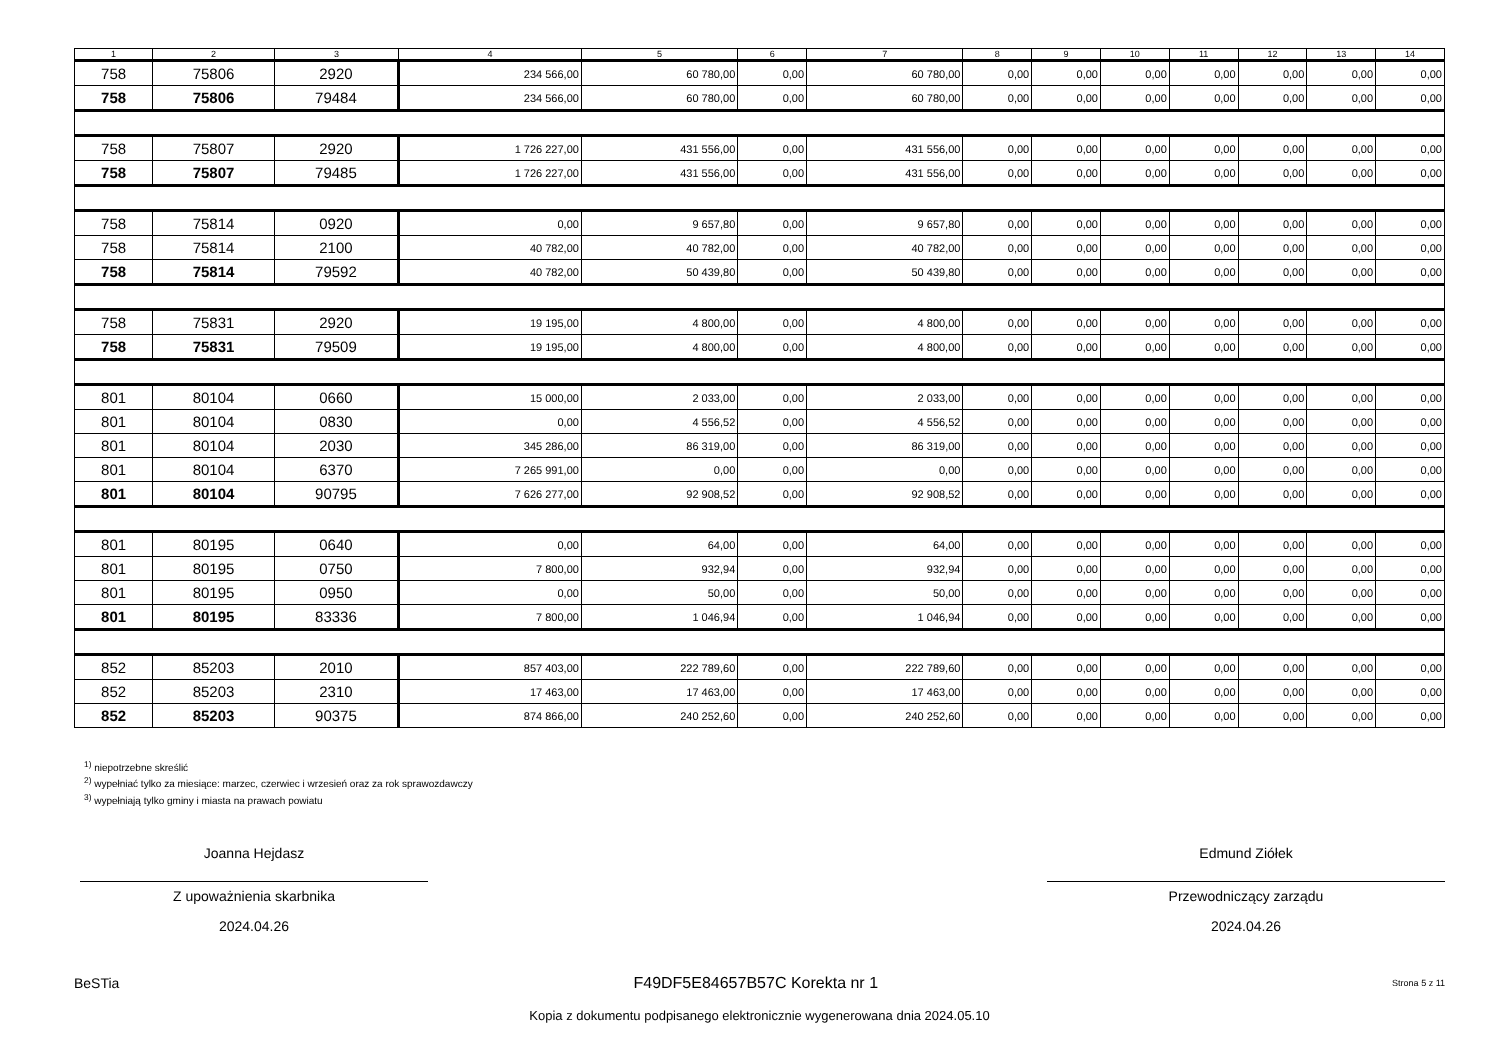| 1 | 2 | 3 | 4 | 5 | 6 | 7 | 8 | 9 | 10 | 11 | 12 | 13 | 14 |
| --- | --- | --- | --- | --- | --- | --- | --- | --- | --- | --- | --- | --- | --- |
| 758 | 75806 | 2920 | 234 566,00 | 60 780,00 | 0,00 | 60 780,00 | 0,00 | 0,00 | 0,00 | 0,00 | 0,00 | 0,00 | 0,00 |
| 758 | 75806 | 79484 | 234 566,00 | 60 780,00 | 0,00 | 60 780,00 | 0,00 | 0,00 | 0,00 | 0,00 | 0,00 | 0,00 | 0,00 |
| 758 | 75807 | 2920 | 1 726 227,00 | 431 556,00 | 0,00 | 431 556,00 | 0,00 | 0,00 | 0,00 | 0,00 | 0,00 | 0,00 | 0,00 |
| 758 | 75807 | 79485 | 1 726 227,00 | 431 556,00 | 0,00 | 431 556,00 | 0,00 | 0,00 | 0,00 | 0,00 | 0,00 | 0,00 | 0,00 |
| 758 | 75814 | 0920 | 0,00 | 9 657,80 | 0,00 | 9 657,80 | 0,00 | 0,00 | 0,00 | 0,00 | 0,00 | 0,00 | 0,00 |
| 758 | 75814 | 2100 | 40 782,00 | 40 782,00 | 0,00 | 40 782,00 | 0,00 | 0,00 | 0,00 | 0,00 | 0,00 | 0,00 | 0,00 |
| 758 | 75814 | 79592 | 40 782,00 | 50 439,80 | 0,00 | 50 439,80 | 0,00 | 0,00 | 0,00 | 0,00 | 0,00 | 0,00 | 0,00 |
| 758 | 75831 | 2920 | 19 195,00 | 4 800,00 | 0,00 | 4 800,00 | 0,00 | 0,00 | 0,00 | 0,00 | 0,00 | 0,00 | 0,00 |
| 758 | 75831 | 79509 | 19 195,00 | 4 800,00 | 0,00 | 4 800,00 | 0,00 | 0,00 | 0,00 | 0,00 | 0,00 | 0,00 | 0,00 |
| 801 | 80104 | 0660 | 15 000,00 | 2 033,00 | 0,00 | 2 033,00 | 0,00 | 0,00 | 0,00 | 0,00 | 0,00 | 0,00 | 0,00 |
| 801 | 80104 | 0830 | 0,00 | 4 556,52 | 0,00 | 4 556,52 | 0,00 | 0,00 | 0,00 | 0,00 | 0,00 | 0,00 | 0,00 |
| 801 | 80104 | 2030 | 345 286,00 | 86 319,00 | 0,00 | 86 319,00 | 0,00 | 0,00 | 0,00 | 0,00 | 0,00 | 0,00 | 0,00 |
| 801 | 80104 | 6370 | 7 265 991,00 | 0,00 | 0,00 | 0,00 | 0,00 | 0,00 | 0,00 | 0,00 | 0,00 | 0,00 | 0,00 |
| 801 | 80104 | 90795 | 7 626 277,00 | 92 908,52 | 0,00 | 92 908,52 | 0,00 | 0,00 | 0,00 | 0,00 | 0,00 | 0,00 | 0,00 |
| 801 | 80195 | 0640 | 0,00 | 64,00 | 0,00 | 64,00 | 0,00 | 0,00 | 0,00 | 0,00 | 0,00 | 0,00 | 0,00 |
| 801 | 80195 | 0750 | 7 800,00 | 932,94 | 0,00 | 932,94 | 0,00 | 0,00 | 0,00 | 0,00 | 0,00 | 0,00 | 0,00 |
| 801 | 80195 | 0950 | 0,00 | 50,00 | 0,00 | 50,00 | 0,00 | 0,00 | 0,00 | 0,00 | 0,00 | 0,00 | 0,00 |
| 801 | 80195 | 83336 | 7 800,00 | 1 046,94 | 0,00 | 1 046,94 | 0,00 | 0,00 | 0,00 | 0,00 | 0,00 | 0,00 | 0,00 |
| 852 | 85203 | 2010 | 857 403,00 | 222 789,60 | 0,00 | 222 789,60 | 0,00 | 0,00 | 0,00 | 0,00 | 0,00 | 0,00 | 0,00 |
| 852 | 85203 | 2310 | 17 463,00 | 17 463,00 | 0,00 | 17 463,00 | 0,00 | 0,00 | 0,00 | 0,00 | 0,00 | 0,00 | 0,00 |
| 852 | 85203 | 90375 | 874 866,00 | 240 252,60 | 0,00 | 240 252,60 | 0,00 | 0,00 | 0,00 | 0,00 | 0,00 | 0,00 | 0,00 |
<sup>1)</sup> niepotrzebne skreślić
<sup>2)</sup> wypełniać tylko za miesiące: marzec, czerwiec i wrzesień oraz za rok sprawozdawczy
<sup>3)</sup> wypełniają tylko gminy i miasta na prawach powiatu
Joanna Hejdasz
Z upoważnienia skarbnika
2024.04.26
Edmund Ziółek
Przewodniczący zarządu
2024.04.26
BeSTia F49DF5E84657B57C Korekta nr 1 Strona 5 z 11
Kopia z dokumentu podpisanego elektronicznie wygenerowana dnia 2024.05.10